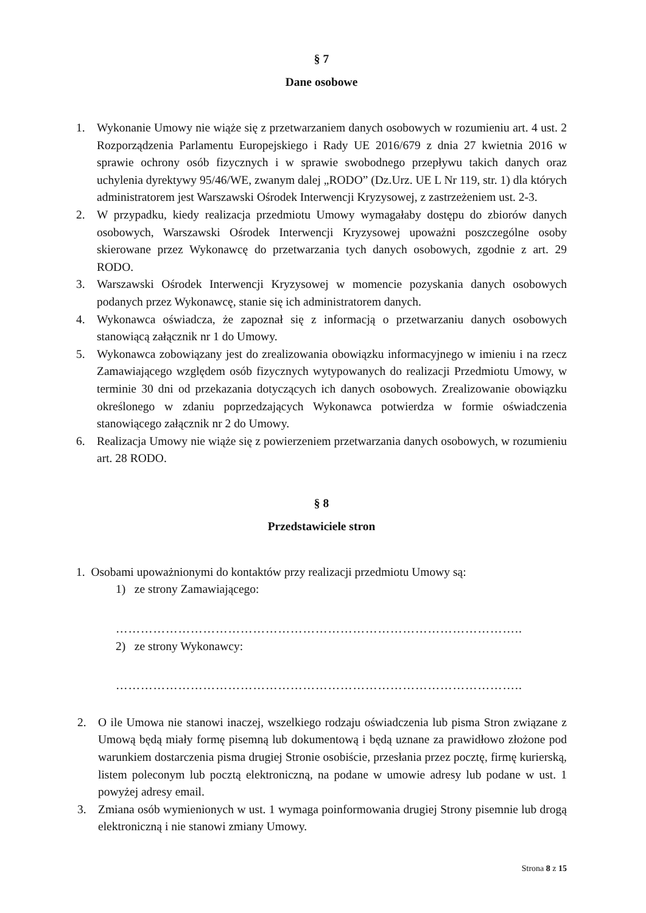§ 7
Dane osobowe
1. Wykonanie Umowy nie wiąże się z przetwarzaniem danych osobowych w rozumieniu art. 4 ust. 2 Rozporządzenia Parlamentu Europejskiego i Rady UE 2016/679 z dnia 27 kwietnia 2016 w sprawie ochrony osób fizycznych i w sprawie swobodnego przepływu takich danych oraz uchylenia dyrektywy 95/46/WE, zwanym dalej „RODO” (Dz.Urz. UE L Nr 119, str. 1) dla których administratorem jest Warszawski Ośrodek Interwencji Kryzysowej, z zastrzeżeniem ust. 2-3.
2. W przypadku, kiedy realizacja przedmiotu Umowy wymagałaby dostępu do zbiorów danych osobowych, Warszawski Ośrodek Interwencji Kryzysowej upoważni poszczególne osoby skierowane przez Wykonawcę do przetwarzania tych danych osobowych, zgodnie z art. 29 RODO.
3. Warszawski Ośrodek Interwencji Kryzysowej w momencie pozyskania danych osobowych podanych przez Wykonawcę, stanie się ich administratorem danych.
4. Wykonawca oświadcza, że zapoznał się z informacją o przetwarzaniu danych osobowych stanowiącą załącznik nr 1 do Umowy.
5. Wykonawca zobowiązany jest do zrealizowania obowiązku informacyjnego w imieniu i na rzecz Zamawiającego względem osób fizycznych wytypowanych do realizacji Przedmiotu Umowy, w terminie 30 dni od przekazania dotyczących ich danych osobowych. Zrealizowanie obowiązku określonego w zdaniu poprzedzających Wykonawca potwierdza w formie oświadczenia stanowiącego załącznik nr 2 do Umowy.
6. Realizacja Umowy nie wiąże się z powierzeniem przetwarzania danych osobowych, w rozumieniu art. 28 RODO.
§ 8
Przedstawiciele stron
1. Osobami upoważnionymi do kontaktów przy realizacji przedmiotu Umowy są:
1) ze strony Zamawiającego:
……………………………………………………………………………………..
2) ze strony Wykonawcy:
……………………………………………………………………………………..
2. O ile Umowa nie stanowi inaczej, wszelkiego rodzaju oświadczenia lub pisma Stron związane z Umową będą miały formę pisemną lub dokumentową i będą uznane za prawidłowo złożone pod warunkiem dostarczenia pisma drugiej Stronie osobiście, przesłania przez pocztę, firmę kurierską, listem poleconym lub pocztą elektroniczną, na podane w umowie adresy lub podane w ust. 1 powyżej adresy email.
3. Zmiana osób wymienionych w ust. 1 wymaga poinformowania drugiej Strony pisemnie lub drogą elektroniczną i nie stanowi zmiany Umowy.
Strona 8 z 15